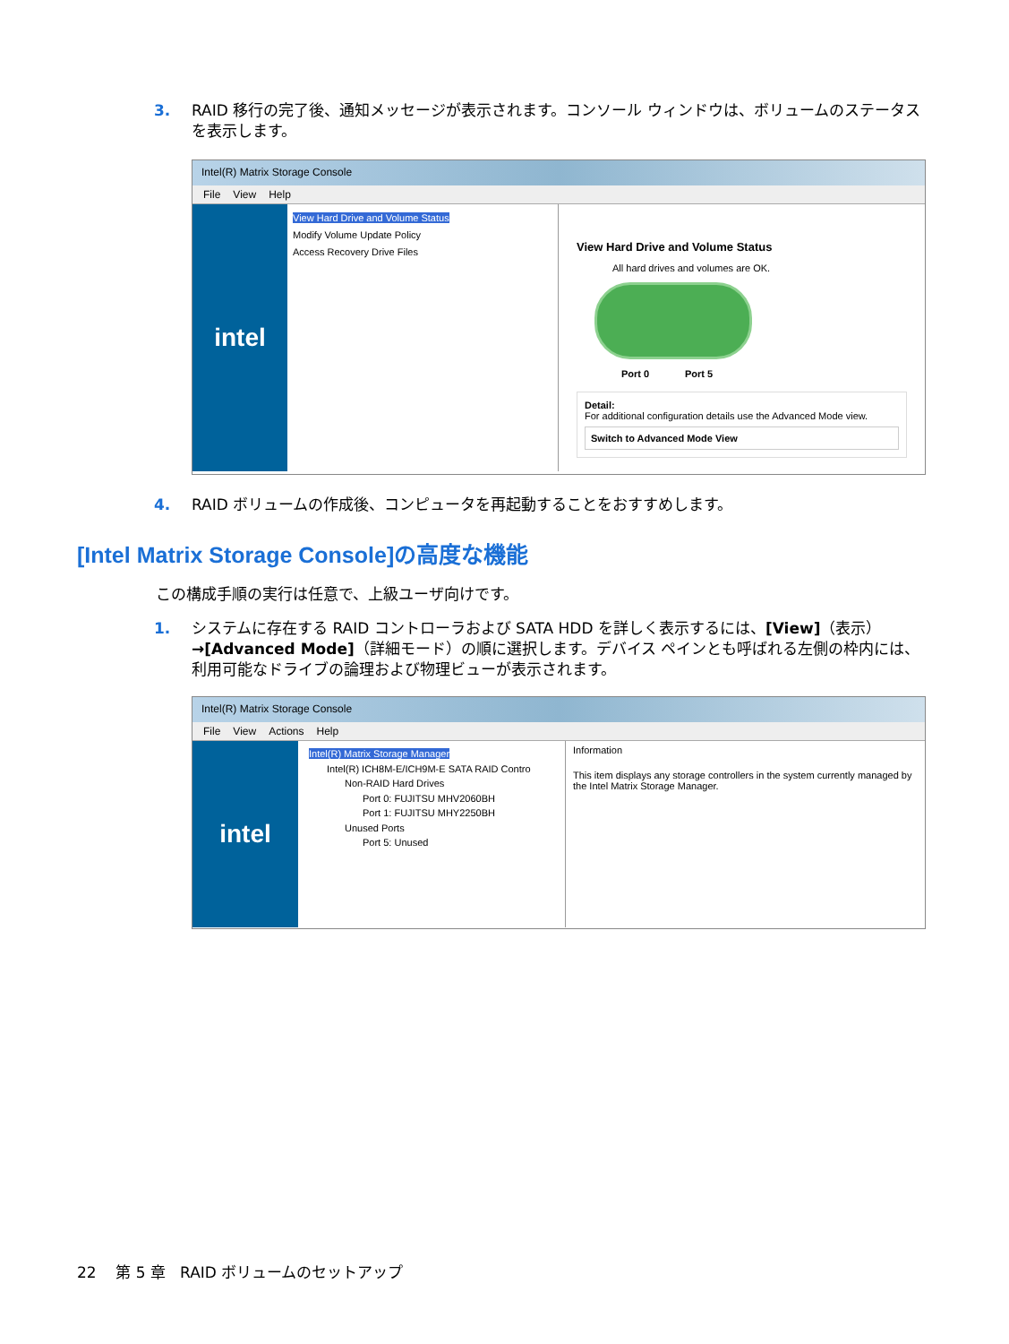3. RAID 移行の完了後、通知メッセージが表示されます。コンソール ウィンドウは、ボリュームのステータスを表示します。
Intel(R) Matrix Storage Console
File View Help
intel
View Hard Drive and Volume Status
Modify Volume Update Policy
Access Recovery Drive Files
View Hard Drive and Volume Status
All hard drives and volumes are OK.
Port 0 Port 5
Detail:
For additional configuration details use the Advanced Mode view.
Switch to Advanced Mode View
4. RAID ボリュームの作成後、コンピュータを再起動することをおすすめします。
[Intel Matrix Storage Console]の高度な機能
この構成手順の実行は任意で、上級ユーザ向けです。
1. システムに存在する RAID コントローラおよび SATA HDD を詳しく表示するには、[View]（表示）→[Advanced Mode]（詳細モード）の順に選択します。デバイス ペインとも呼ばれる左側の枠内には、利用可能なドライブの論理および物理ビューが表示されます。
Intel(R) Matrix Storage Console
File View Actions Help
intel
Intel(R) Matrix Storage Manager
Intel(R) ICH8M-E/ICH9M-E SATA RAID Contro
Non-RAID Hard Drives
Port 0: FUJITSU MHV2060BH
Port 1: FUJITSU MHY2250BH
Unused Ports
Port 5: Unused
Information
This item displays any storage controllers in the system currently managed by the Intel Matrix Storage Manager.
22 第 5 章 RAID ボリュームのセットアップ